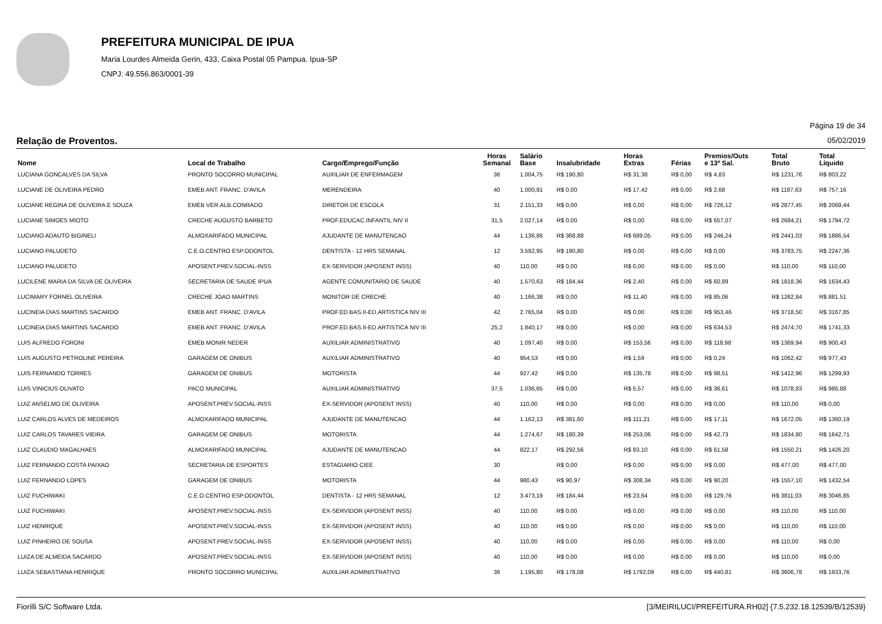PREFEITURA MUNICIPAL DE IPUA
Maria Lourdes Almeida Gerin, 433, Caixa Postal 05 Pampua. Ipua-SP
CNPJ: 49.556.863/0001-39
Página 19 de 34
Relação de Proventos. 05/02/2019
| Nome | Local de Trabalho | Cargo/Emprego/Função | Horas Semanal | Salário Base | Insalubridade | Horas Extras | Férias | Premios/Outs e 13º Sal. | Total Bruto | Total Líquido |
| --- | --- | --- | --- | --- | --- | --- | --- | --- | --- | --- |
| LUCIANA GONCALVES DA SILVA | PRONTO SOCORRO MUNICIPAL | AUXILIAR DE ENFERMAGEM | 36 | 1.004,75 | R$ 190,80 | R$ 31,38 | R$ 0,00 | R$ 4,83 | R$ 1231,76 | R$ 803,22 |
| LUCIANE DE OLIVEIRA PEDRO | EMEB ANT. FRANC. D'AVILA | MERENDEIRA | 40 | 1.000,91 | R$ 0,00 | R$ 17,42 | R$ 0,00 | R$ 2,68 | R$ 1187,63 | R$ 757,16 |
| LUCIANE REGINA DE OLIVEIRA E SOUZA | EMEB VER.ALB.CONRADO | DIRETOR DE ESCOLA | 31 | 2.151,33 | R$ 0,00 | R$ 0,00 | R$ 0,00 | R$ 726,12 | R$ 2877,45 | R$ 2069,44 |
| LUCIANE SIMOES MIOTO | CRECHE AUGUSTO BARBETO | PROF.EDUCAC.INFANTIL NIV II | 31,5 | 2.027,14 | R$ 0,00 | R$ 0,00 | R$ 0,00 | R$ 657,07 | R$ 2684,21 | R$ 1794,72 |
| LUCIANO ADAUTO BIGINELI | ALMOXARIFADO MUNICIPAL | AJUDANTE DE MANUTENCAO | 44 | 1.136,86 | R$ 368,88 | R$ 689,05 | R$ 0,00 | R$ 246,24 | R$ 2441,03 | R$ 1886,54 |
| LUCIANO PALUDETO | C.E.O.CENTRO ESP.ODONTOL | DENTISTA - 12 HRS SEMANAL | 12 | 3.592,95 | R$ 190,80 | R$ 0,00 | R$ 0,00 | R$ 0,00 | R$ 3783,75 | R$ 2247,36 |
| LUCIANO PALUDETO | APOSENT.PREV.SOCIAL-INSS | EX-SERVIDOR (APOSENT INSS) | 40 | 110,00 | R$ 0,00 | R$ 0,00 | R$ 0,00 | R$ 0,00 | R$ 110,00 | R$ 110,00 |
| LUCILENE MARIA DA SILVA DE OLIVEIRA | SECRETARIA DE SAUDE IPUA | AGENTE COMUNITARIO DE SAUDE | 40 | 1.570,63 | R$ 184,44 | R$ 2,40 | R$ 0,00 | R$ 60,89 | R$ 1818,36 | R$ 1634,43 |
| LUCIMARY FORNEL OLIVEIRA | CRECHE JOAO MARTINS | MONITOR DE CRECHE | 40 | 1.166,38 | R$ 0,00 | R$ 11,40 | R$ 0,00 | R$ 85,06 | R$ 1262,84 | R$ 881,51 |
| LUCINEIA DIAS MARTINS SACARDO | EMEB ANT. FRANC. D'AVILA | PROF.ED.BAS.II-ED.ARTISTICA NIV III | 42 | 2.765,04 | R$ 0,00 | R$ 0,00 | R$ 0,00 | R$ 953,46 | R$ 3718,50 | R$ 3167,85 |
| LUCINEIA DIAS MARTINS SACARDO | EMEB ANT. FRANC. D'AVILA | PROF.ED.BAS.II-ED.ARTISTICA NIV III | 25,2 | 1.840,17 | R$ 0,00 | R$ 0,00 | R$ 0,00 | R$ 634,53 | R$ 2474,70 | R$ 1741,33 |
| LUIS ALFREDO FORONI | EMEB MONIR NEDER | AUXILIAR ADMINISTRATIVO | 40 | 1.097,40 | R$ 0,00 | R$ 153,56 | R$ 0,00 | R$ 118,98 | R$ 1369,94 | R$ 900,43 |
| LUIS AUGUSTO PETROLINE PEREIRA | GARAGEM DE ONIBUS | AUXILIAR ADMINISTRATIVO | 40 | 954,53 | R$ 0,00 | R$ 1,59 | R$ 0,00 | R$ 0,24 | R$ 1062,42 | R$ 977,43 |
| LUIS FERNANDO TORRES | GARAGEM DE ONIBUS | MOTORISTA | 44 | 927,42 | R$ 0,00 | R$ 135,78 | R$ 0,00 | R$ 98,51 | R$ 1412,96 | R$ 1299,93 |
| LUIS VINICIUS OLIVATO | PACO MUNICIPAL | AUXILIAR ADMINISTRATIVO | 37,5 | 1.036,65 | R$ 0,00 | R$ 5,57 | R$ 0,00 | R$ 36,61 | R$ 1078,83 | R$ 986,88 |
| LUIZ ANSELMO DE OLIVEIRA | APOSENT.PREV.SOCIAL-INSS | EX-SERVIDOR (APOSENT INSS) | 40 | 110,00 | R$ 0,00 | R$ 0,00 | R$ 0,00 | R$ 0,00 | R$ 110,00 | R$ 0,00 |
| LUIZ CARLOS ALVES DE MEDEIROS | ALMOXARIFADO MUNICIPAL | AJUDANTE DE MANUTENCAO | 44 | 1.162,13 | R$ 381,60 | R$ 111,21 | R$ 0,00 | R$ 17,11 | R$ 1672,05 | R$ 1360,19 |
| LUIZ CARLOS TAVARES VIEIRA | GARAGEM DE ONIBUS | MOTORISTA | 44 | 1.274,67 | R$ 180,39 | R$ 253,06 | R$ 0,00 | R$ 42,73 | R$ 1834,80 | R$ 1642,71 |
| LUIZ CLAUDIO MAGALHAES | ALMOXARIFADO MUNICIPAL | AJUDANTE DE MANUTENCAO | 44 | 822,17 | R$ 292,56 | R$ 83,10 | R$ 0,00 | R$ 61,58 | R$ 1550,21 | R$ 1426,20 |
| LUIZ FERNANDO COSTA PAIXAO | SECRETARIA DE ESPORTES | ESTAGIARIO CIEE | 30 | | R$ 0,00 | R$ 0,00 | R$ 0,00 | R$ 0,00 | R$ 477,00 | R$ 477,00 |
| LUIZ FERNANDO LOPES | GARAGEM DE ONIBUS | MOTORISTA | 44 | 980,43 | R$ 90,97 | R$ 308,34 | R$ 0,00 | R$ 90,20 | R$ 1557,10 | R$ 1432,54 |
| LUIZ FUCHIWAKI | C.E.O.CENTRO ESP.ODONTOL | DENTISTA - 12 HRS SEMANAL | 12 | 3.473,19 | R$ 184,44 | R$ 23,64 | R$ 0,00 | R$ 129,76 | R$ 3811,03 | R$ 3046,85 |
| LUIZ FUCHIWAKI | APOSENT.PREV.SOCIAL-INSS | EX-SERVIDOR (APOSENT INSS) | 40 | 110,00 | R$ 0,00 | R$ 0,00 | R$ 0,00 | R$ 0,00 | R$ 110,00 | R$ 110,00 |
| LUIZ HENRIQUE | APOSENT.PREV.SOCIAL-INSS | EX-SERVIDOR (APOSENT INSS) | 40 | 110,00 | R$ 0,00 | R$ 0,00 | R$ 0,00 | R$ 0,00 | R$ 110,00 | R$ 110,00 |
| LUIZ PINHEIRO DE SOUSA | APOSENT.PREV.SOCIAL-INSS | EX-SERVIDOR (APOSENT INSS) | 40 | 110,00 | R$ 0,00 | R$ 0,00 | R$ 0,00 | R$ 0,00 | R$ 110,00 | R$ 0,00 |
| LUIZA DE ALMEIDA SACARDO | APOSENT.PREV.SOCIAL-INSS | EX-SERVIDOR (APOSENT INSS) | 40 | 110,00 | R$ 0,00 | R$ 0,00 | R$ 0,00 | R$ 0,00 | R$ 110,00 | R$ 0,00 |
| LUIZA SEBASTIANA HENRIQUE | PRONTO SOCORRO MUNICIPAL | AUXILIAR ADMINISTRATIVO | 36 | 1.195,80 | R$ 178,08 | R$ 1792,09 | R$ 0,00 | R$ 440,81 | R$ 3606,78 | R$ 1933,76 |
Fiorilli S/C Software Ltda. [3/MEIRILUCI/PREFEITURA.RH02] {7.5.232.18.12539/B/12539}